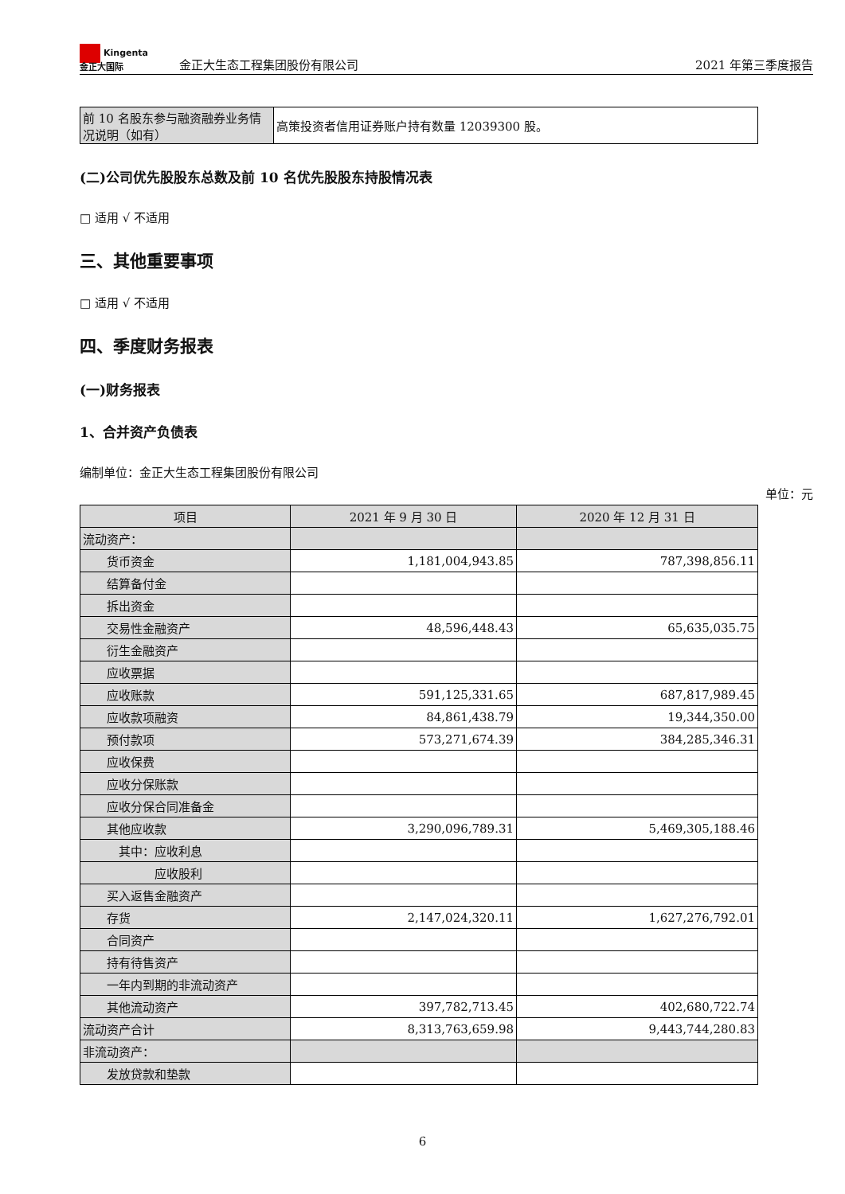Kingenta
金正大国际
金正大生态工程集团股份有限公司
2021 年第三季度报告
| 前 10 名股东参与融资融券业务情况说明（如有） | 高策投资者信用证券账户持有数量 12039300 股。 |
(二)公司优先股股东总数及前 10 名优先股股东持股情况表
□ 适用 √ 不适用
三、其他重要事项
□ 适用 √ 不适用
四、季度财务报表
(一)财务报表
1、合并资产负债表
编制单位：金正大生态工程集团股份有限公司
单位：元
| 项目 | 2021 年 9 月 30 日 | 2020 年 12 月 31 日 |
| --- | --- | --- |
| 流动资产： | | |
| 货币资金 | 1,181,004,943.85 | 787,398,856.11 |
| 结算备付金 | | |
| 拆出资金 | | |
| 交易性金融资产 | 48,596,448.43 | 65,635,035.75 |
| 衍生金融资产 | | |
| 应收票据 | | |
| 应收账款 | 591,125,331.65 | 687,817,989.45 |
| 应收款项融资 | 84,861,438.79 | 19,344,350.00 |
| 预付款项 | 573,271,674.39 | 384,285,346.31 |
| 应收保费 | | |
| 应收分保账款 | | |
| 应收分保合同准备金 | | |
| 其他应收款 | 3,290,096,789.31 | 5,469,305,188.46 |
| 其中：应收利息 | | |
| 应收股利 | | |
| 买入返售金融资产 | | |
| 存货 | 2,147,024,320.11 | 1,627,276,792.01 |
| 合同资产 | | |
| 持有待售资产 | | |
| 一年内到期的非流动资产 | | |
| 其他流动资产 | 397,782,713.45 | 402,680,722.74 |
| 流动资产合计 | 8,313,763,659.98 | 9,443,744,280.83 |
| 非流动资产： | | |
| 发放贷款和垫款 | | |
6